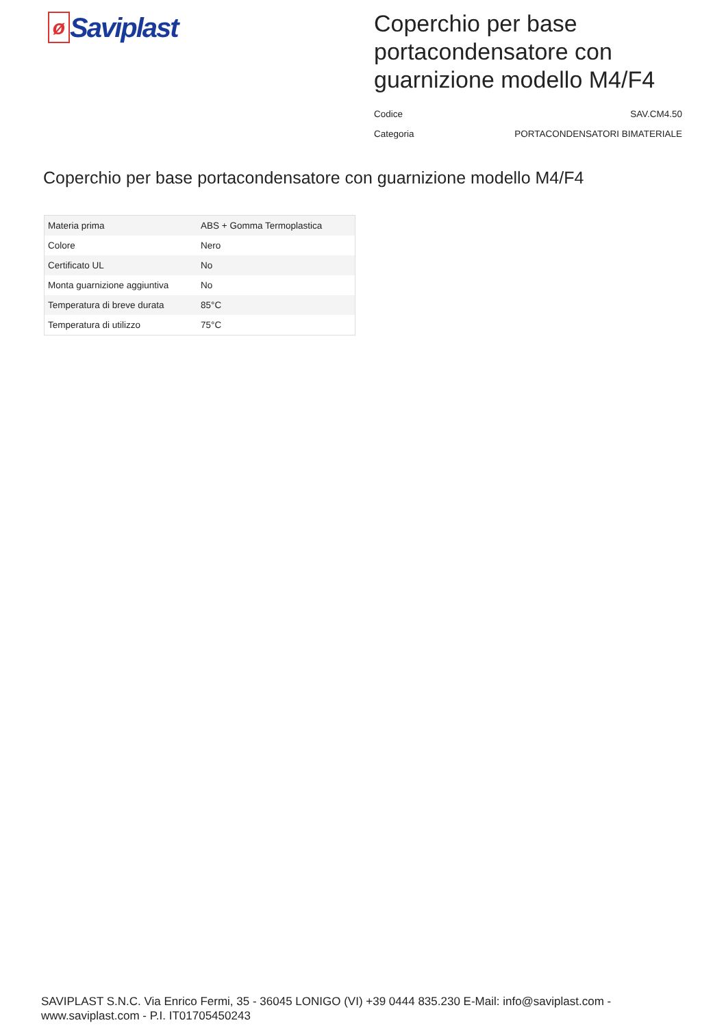ø
Saviplast
Coperchio per base portacondensatore con guarnizione modello M4/F4
Codice SAV.CM4.50
Categoria PORTACONDENSATORI BIMATERIALE
Coperchio per base portacondensatore con guarnizione modello M4/F4
| Materia prima | ABS + Gomma Termoplastica |
| Colore | Nero |
| Certificato UL | No |
| Monta guarnizione aggiuntiva | No |
| Temperatura di breve durata | 85°C |
| Temperatura di utilizzo | 75°C |
SAVIPLAST S.N.C. Via Enrico Fermi, 35 - 36045 LONIGO (VI) +39 0444 835.230 E-Mail: info@saviplast.com - www.saviplast.com - P.I. IT01705450243